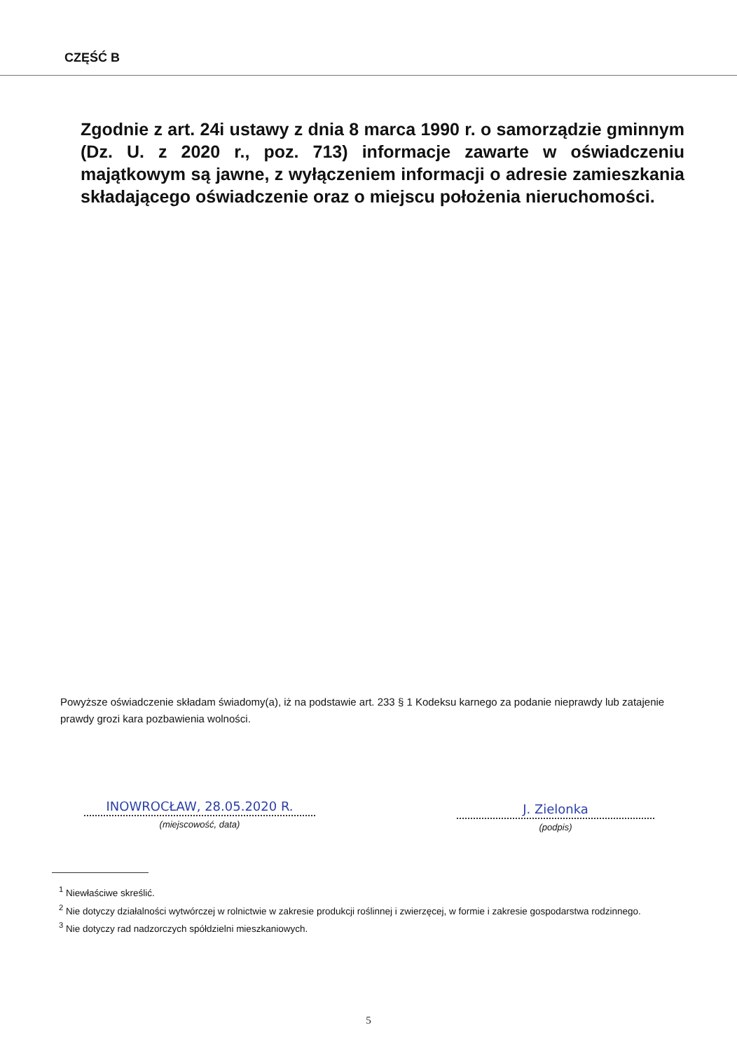CZĘŚĆ B
Zgodnie z art. 24i ustawy z dnia 8 marca 1990 r. o samorządzie gminnym (Dz. U. z 2020 r., poz. 713) informacje zawarte w oświadczeniu majątkowym są jawne, z wyłączeniem informacji o adresie zamieszkania składającego oświadczenie oraz o miejscu położenia nieruchomości.
Powyższe oświadczenie składam świadomy(a), iż na podstawie art. 233 § 1 Kodeksu karnego za podanie nieprawdy lub zatajenie prawdy grozi kara pozbawienia wolności.
INOWROCŁAW, 28.05.2020 R.
(miejscowość, data)
J. Zielonka
(podpis)
<sup>1</sup> Niewłaściwe skreślić.
<sup>2</sup> Nie dotyczy działalności wytwórczej w rolnictwie w zakresie produkcji roślinnej i zwierzęcej, w formie i zakresie gospodarstwa rodzinnego.
<sup>3</sup> Nie dotyczy rad nadzorczych spółdzielni mieszkaniowych.
5